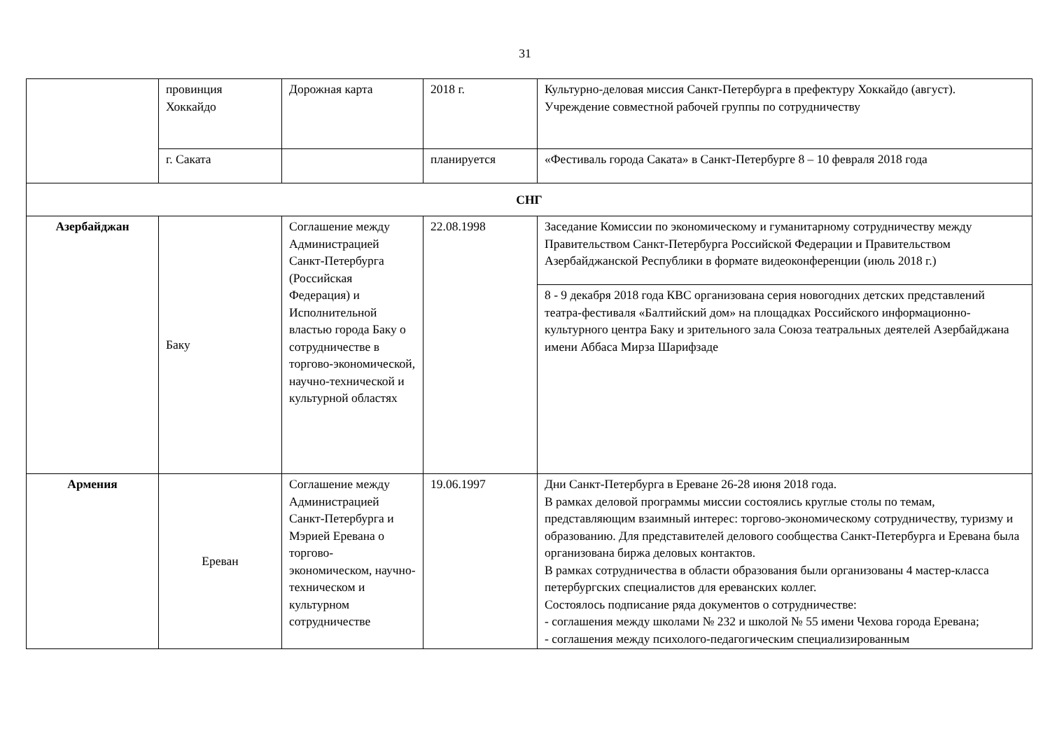31
| | провинция Хоккайдо | Дорожная карта | 2018 г. | Культурно-деловая миссия Санкт-Петербурга в префектуру Хоккайдо (август). Учреждение совместной рабочей группы по сотрудничеству |
| | г. Саката | | планируется | «Фестиваль города Саката» в Санкт-Петербурге 8 – 10 февраля 2018 года |
| СНГ | | | | |
| Азербайджан | Баку | Соглашение между Администрацией Санкт-Петербурга (Российская Федерация) и Исполнительной властью города Баку о сотрудничестве в торгово-экономической, научно-технической и культурной областях | 22.08.1998 | Заседание Комиссии по экономическому и гуманитарному сотрудничеству между Правительством Санкт-Петербурга Российской Федерации и Правительством Азербайджанской Республики в формате видеоконференции (июль 2018 г.) |
| | | | | 8 - 9 декабря 2018 года КВС организована серия новогодних детских представлений театра-фестиваля «Балтийский дом» на площадках Российского информационно-культурного центра Баку и зрительного зала Союза театральных деятелей Азербайджана имени Аббаса Мирза Шарифзаде |
| Армения | Ереван | Соглашение между Администрацией Санкт-Петербурга и Мэрией Еревана о торгово-экономическом, научно-техническом и культурном сотрудничестве | 19.06.1997 | Дни Санкт-Петербурга в Ереване 26-28 июня 2018 года. В рамках деловой программы миссии состоялись круглые столы по темам, представляющим взаимный интерес: торгово-экономическому сотрудничеству, туризму и образованию. Для представителей делового сообщества Санкт-Петербурга и Еревана была организована биржа деловых контактов. В рамках сотрудничества в области образования были организованы 4 мастер-класса петербургских специалистов для ереванских коллег. Состоялось подписание ряда документов о сотрудничестве: - соглашения между школами № 232 и школой № 55 имени Чехова города Еревана; - соглашения между психолого-педагогическим специализированным |